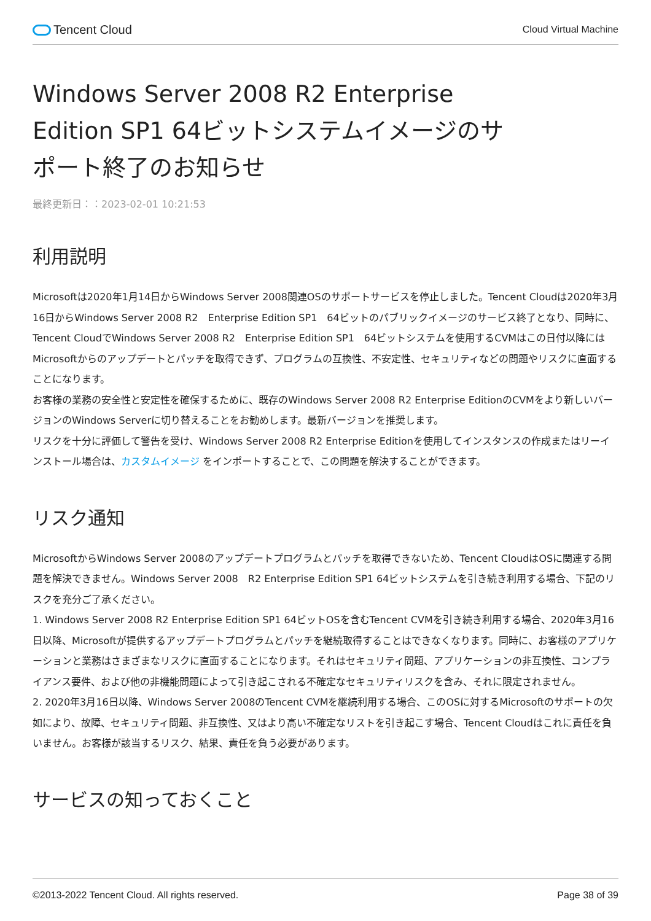Tencent Cloud
Cloud Virtual Machine
Windows Server 2008 R2 Enterprise Edition SP1 64ビットシステムイメージのサポート終了のお知らせ
最終更新日：：2023-02-01 10:21:53
利用説明
Microsoftは2020年1月14日からWindows Server 2008関連OSのサポートサービスを停止しました。Tencent Cloudは2020年3月16日からWindows Server 2008 R2　Enterprise Edition SP1　64ビットのパブリックイメージのサービス終了となり、同時に、Tencent CloudでWindows Server 2008 R2　Enterprise Edition SP1　64ビットシステムを使用するCVMはこの日付以降にはMicrosoftからのアップデートとパッチを取得できず、プログラムの互換性、不安定性、セキュリティなどの問題やリスクに直面することになります。
お客様の業務の安全性と安定性を確保するために、既存のWindows Server 2008 R2 Enterprise EditionのCVMをより新しいバージョンのWindows Serverに切り替えることをお勧めします。最新バージョンを推奨します。
リスクを十分に評価して警告を受け、Windows Server 2008 R2 Enterprise Editionを使用してインスタンスの作成またはリーインストール場合は、カスタムイメージ をインポートすることで、この問題を解決することができます。
リスク通知
MicrosoftからWindows Server 2008のアップデートプログラムとパッチを取得できないため、Tencent CloudはOSに関連する問題を解決できません。Windows Server 2008　R2 Enterprise Edition SP1 64ビットシステムを引き続き利用する場合、下記のリスクを充分ご了承ください。
1. Windows Server 2008 R2 Enterprise Edition SP1 64ビットOSを含むTencent CVMを引き続き利用する場合、2020年3月16日以降、Microsoftが提供するアップデートプログラムとパッチを継続取得することはできなくなります。同時に、お客様のアプリケーションと業務はさまざまなリスクに直面することになります。それはセキュリティ問題、アプリケーションの非互換性、コンプライアンス要件、および他の非機能問題によって引き起こされる不確定なセキュリティリスクを含み、それに限定されません。
2. 2020年3月16日以降、Windows Server 2008のTencent CVMを継続利用する場合、このOSに対するMicrosoftのサポートの欠如により、故障、セキュリティ問題、非互換性、又はより高い不確定なリストを引き起こす場合、Tencent Cloudはこれに責任を負いません。お客様が該当するリスク、結果、責任を負う必要があります。
サービスの知っておくこと
©2013-2022 Tencent Cloud. All rights reserved. Page 38 of 39